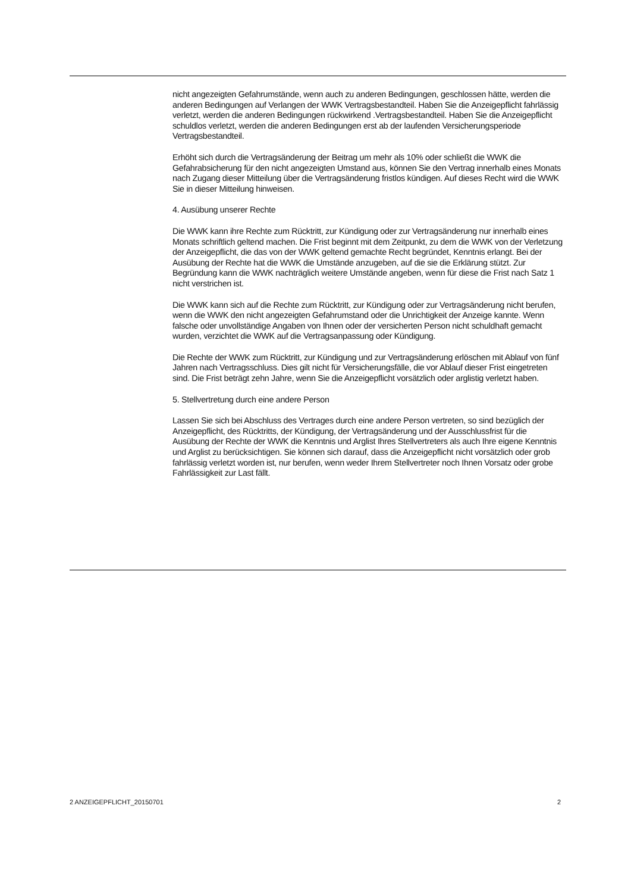nicht angezeigten Gefahrumstände, wenn auch zu anderen Bedingungen, geschlossen hätte, werden die anderen Bedingungen auf Verlangen der WWK Vertragsbestandteil. Haben Sie die Anzeigepflicht fahrlässig verletzt, werden die anderen Bedingungen rückwirkend .Vertragsbestandteil. Haben Sie die Anzeigepflicht schuldlos verletzt, werden die anderen Bedingungen erst ab der laufenden Versicherungsperiode Vertragsbestandteil.
Erhöht sich durch die Vertragsänderung der Beitrag um mehr als 10% oder schließt die WWK die Gefahrabsicherung für den nicht angezeigten Umstand aus, können Sie den Vertrag innerhalb eines Monats nach Zugang dieser Mitteilung über die Vertragsänderung fristlos kündigen. Auf dieses Recht wird die WWK Sie in dieser Mitteilung hinweisen.
4. Ausübung unserer Rechte
Die WWK kann ihre Rechte zum Rücktritt, zur Kündigung oder zur Vertragsänderung nur innerhalb eines Monats schriftlich geltend machen. Die Frist beginnt mit dem Zeitpunkt, zu dem die WWK von der Verletzung der Anzeigepflicht, die das von der WWK geltend gemachte Recht begründet, Kenntnis erlangt. Bei der Ausübung der Rechte hat die WWK die Umstände anzugeben, auf die sie die Erklärung stützt. Zur Begründung kann die WWK nachträglich weitere Umstände angeben, wenn für diese die Frist nach Satz 1 nicht verstrichen ist.
Die WWK kann sich auf die Rechte zum Rücktritt, zur Kündigung oder zur Vertragsänderung nicht berufen, wenn die WWK den nicht angezeigten Gefahrumstand oder die Unrichtigkeit der Anzeige kannte. Wenn falsche oder unvollständige Angaben von Ihnen oder der versicherten Person nicht schuldhaft gemacht wurden, verzichtet die WWK auf die Vertragsanpassung oder Kündigung.
Die Rechte der WWK zum Rücktritt, zur Kündigung und zur Vertragsänderung erlöschen mit Ablauf von fünf Jahren nach Vertragsschluss. Dies gilt nicht für Versicherungsfälle, die vor Ablauf dieser Frist eingetreten sind. Die Frist beträgt zehn Jahre, wenn Sie die Anzeigepflicht vorsätzlich oder arglistig verletzt haben.
5. Stellvertretung durch eine andere Person
Lassen Sie sich bei Abschluss des Vertrages durch eine andere Person vertreten, so sind bezüglich der Anzeigepflicht, des Rücktritts, der Kündigung, der Vertragsänderung und der Ausschlussfrist für die Ausübung der Rechte der WWK die Kenntnis und Arglist Ihres Stellvertreters als auch Ihre eigene Kenntnis und Arglist zu berücksichtigen. Sie können sich darauf, dass die Anzeigepflicht nicht vorsätzlich oder grob fahrlässig verletzt worden ist, nur berufen, wenn weder Ihrem Stellvertreter noch Ihnen Vorsatz oder grobe Fahrlässigkeit zur Last fällt.
2 ANZEIGEPFLICHT_20150701 2